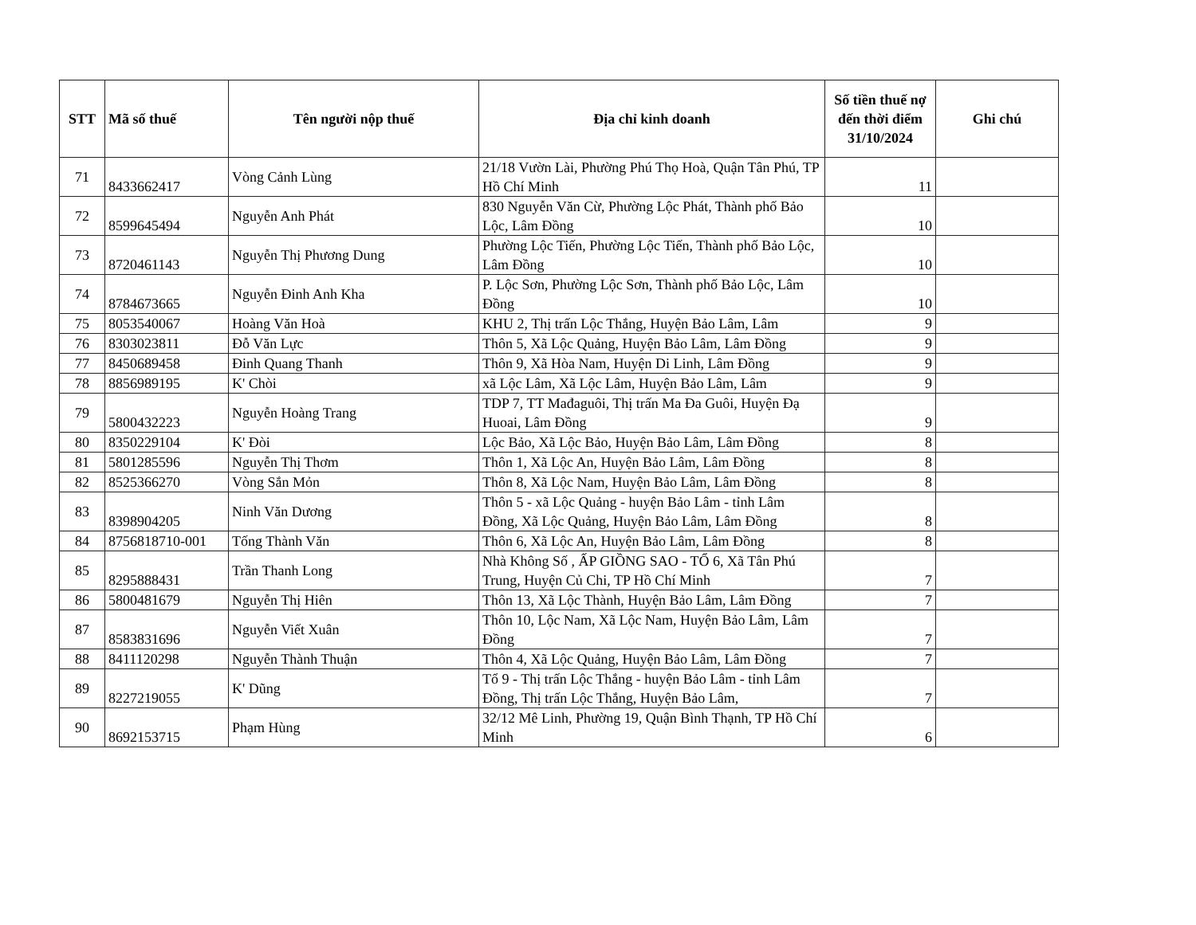| STT | Mã số thuế | Tên người nộp thuế | Địa chỉ kinh doanh | Số tiền thuế nợ đến thời điểm 31/10/2024 | Ghi chú |
| --- | --- | --- | --- | --- | --- |
| 71 | 8433662417 | Vòng Cảnh Lùng | 21/18 Vườn Lài, Phường Phú Thọ Hoà, Quận Tân Phú, TP Hồ Chí Minh | 11 | |
| 72 | 8599645494 | Nguyễn Anh Phát | 830 Nguyễn Văn Cừ, Phường Lộc Phát, Thành phố Bảo Lộc, Lâm Đồng | 10 | |
| 73 | 8720461143 | Nguyễn Thị Phương Dung | Phường Lộc Tiến, Phường Lộc Tiến, Thành phố Bảo Lộc, Lâm Đồng | 10 | |
| 74 | 8784673665 | Nguyễn Đinh Anh Kha | P. Lộc Sơn, Phường Lộc Sơn, Thành phố Bảo Lộc, Lâm Đồng | 10 | |
| 75 | 8053540067 | Hoàng Văn Hoà | KHU 2, Thị trấn Lộc Thắng, Huyện Bảo Lâm, Lâm | 9 | |
| 76 | 8303023811 | Đỗ Văn Lực | Thôn 5, Xã Lộc Quảng, Huyện Bảo Lâm, Lâm Đồng | 9 | |
| 77 | 8450689458 | Đinh Quang Thanh | Thôn 9, Xã Hòa Nam, Huyện Di Linh, Lâm Đồng | 9 | |
| 78 | 8856989195 | K' Chòi | xã Lộc Lâm, Xã Lộc Lâm, Huyện Bảo Lâm, Lâm | 9 | |
| 79 | 5800432223 | Nguyễn Hoàng Trang | TDP 7, TT Mađaguôi, Thị trấn Ma Đa Guôi, Huyện Đạ Huoai, Lâm Đồng | 9 | |
| 80 | 8350229104 | K' Đòi | Lộc Bảo, Xã Lộc Bảo, Huyện Bảo Lâm, Lâm Đồng | 8 | |
| 81 | 5801285596 | Nguyễn Thị Thơm | Thôn 1, Xã Lộc An, Huyện Bảo Lâm, Lâm Đồng | 8 | |
| 82 | 8525366270 | Vòng Sắn Mỏn | Thôn 8, Xã Lộc Nam, Huyện Bảo Lâm, Lâm Đồng | 8 | |
| 83 | 8398904205 | Ninh Văn Dương | Thôn 5 - xã Lộc Quảng - huyện Bảo Lâm - tỉnh Lâm Đồng, Xã Lộc Quảng, Huyện Bảo Lâm, Lâm Đồng | 8 | |
| 84 | 8756818710-001 | Tống Thành Văn | Thôn 6, Xã Lộc An, Huyện Bảo Lâm, Lâm Đồng | 8 | |
| 85 | 8295888431 | Trần Thanh Long | Nhà Không Số , ẤP GIỒNG SAO - TỔ 6, Xã Tân Phú Trung, Huyện Củ Chi, TP Hồ Chí Minh | 7 | |
| 86 | 5800481679 | Nguyễn Thị Hiên | Thôn 13, Xã Lộc Thành, Huyện Bảo Lâm, Lâm Đồng | 7 | |
| 87 | 8583831696 | Nguyễn Viết Xuân | Thôn 10, Lộc Nam, Xã Lộc Nam, Huyện Bảo Lâm, Lâm Đồng | 7 | |
| 88 | 8411120298 | Nguyễn Thành Thuận | Thôn 4, Xã Lộc Quảng, Huyện Bảo Lâm, Lâm Đồng | 7 | |
| 89 | 8227219055 | K' Dũng | Tổ 9 - Thị trấn Lộc Thắng - huyện Bảo Lâm - tỉnh Lâm Đồng, Thị trấn Lộc Thắng, Huyện Bảo Lâm, | 7 | |
| 90 | 8692153715 | Phạm Hùng | 32/12 Mê Linh, Phường 19, Quận Bình Thạnh, TP Hồ Chí Minh | 6 | |